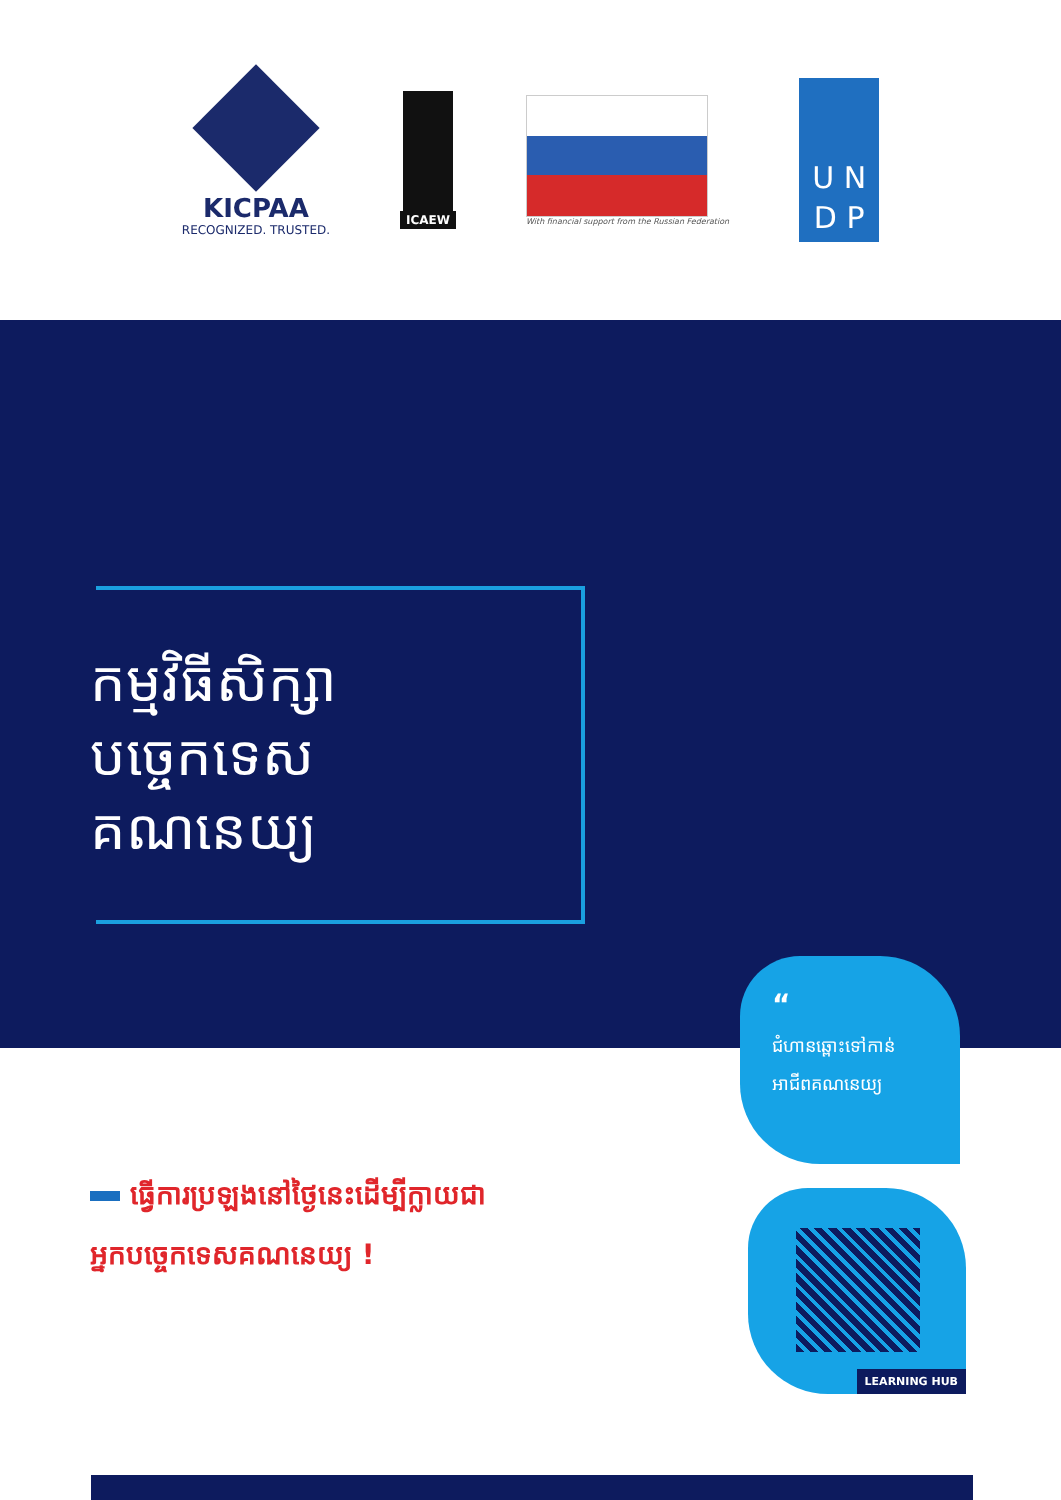KICPAA
RECOGNIZED. TRUSTED.
ICAEW
With financial support from the Russian Federation
U N
D P
កម្មវិធីសិក្សា
បច្ចេកទេស
គណនេយ្យ
“
ជំហានឆ្ពោះទៅកាន់
អាជីពគណនេយ្យ
ធ្វើការប្រឡងនៅថ្ងៃនេះដើម្បីក្លាយជា
អ្នកបច្ចេកទេសគណនេយ្យ !
LEARNING HUB